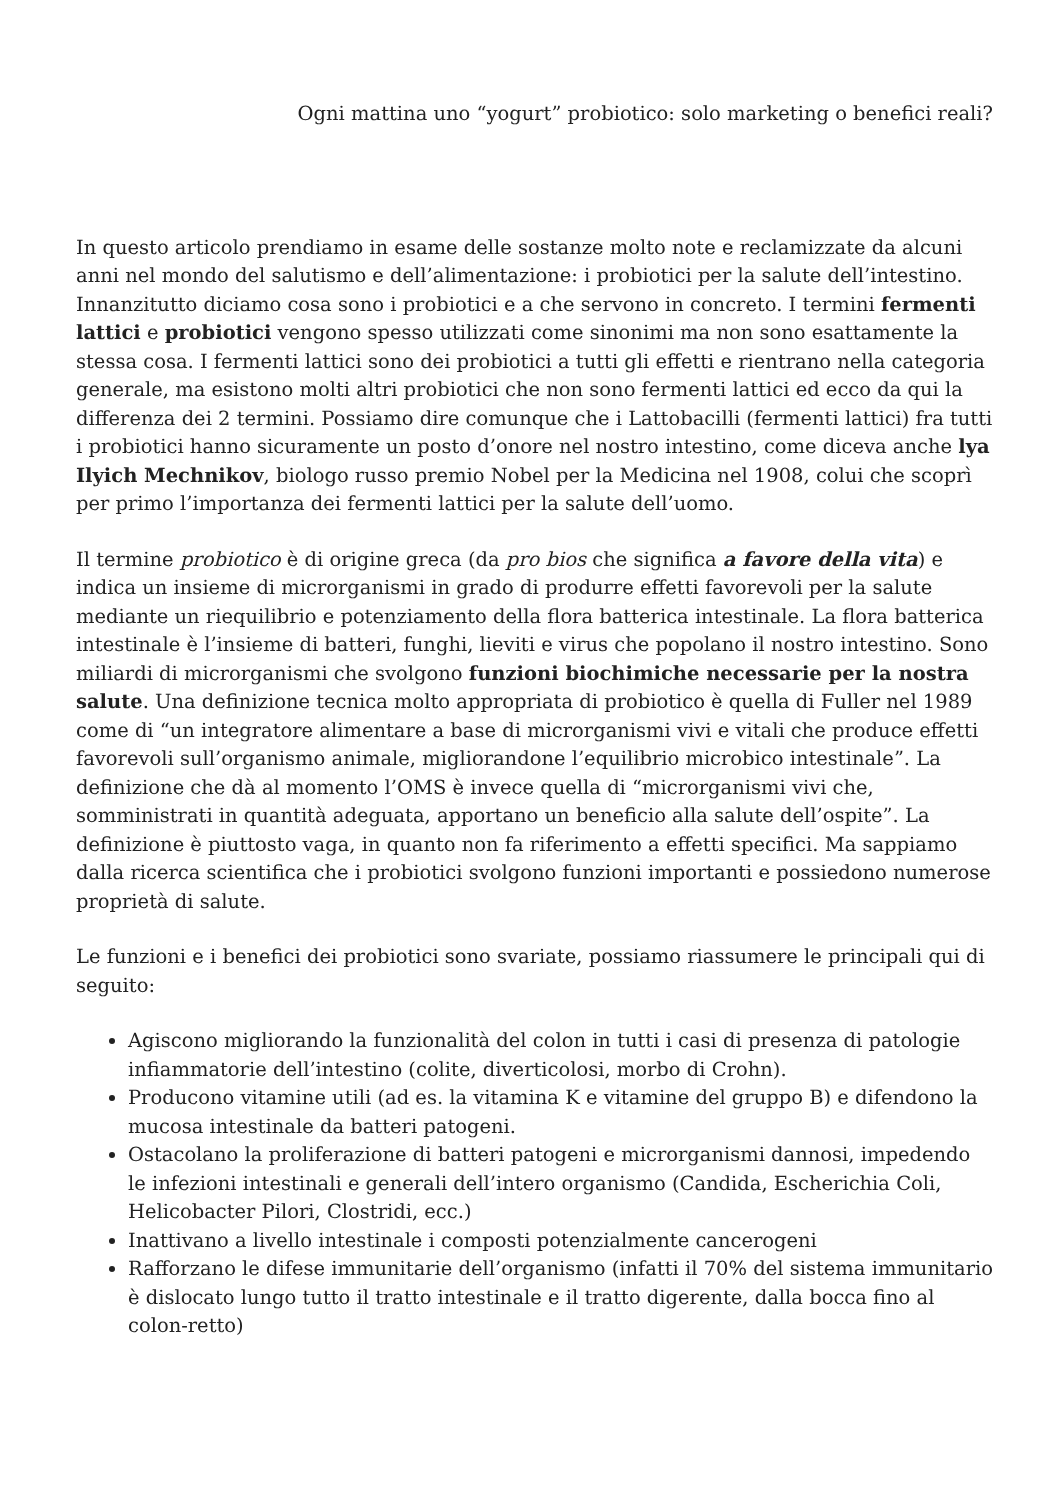Ogni mattina uno “yogurt” probiotico: solo marketing o benefici reali?
In questo articolo prendiamo in esame delle sostanze molto note e reclamizzate da alcuni anni nel mondo del salutismo e dell’alimentazione: i probiotici per la salute dell’intestino. Innanzitutto diciamo cosa sono i probiotici e a che servono in concreto. I termini fermenti lattici e probiotici vengono spesso utilizzati come sinonimi ma non sono esattamente la stessa cosa. I fermenti lattici sono dei probiotici a tutti gli effetti e rientrano nella categoria generale, ma esistono molti altri probiotici che non sono fermenti lattici ed ecco da qui la differenza dei 2 termini. Possiamo dire comunque che i Lattobacilli (fermenti lattici) fra tutti i probiotici hanno sicuramente un posto d’onore nel nostro intestino, come diceva anche lya Ilyich Mechnikov, biologo russo premio Nobel per la Medicina nel 1908, colui che scoprì per primo l’importanza dei fermenti lattici per la salute dell’uomo.
Il termine probiotico è di origine greca (da pro bios che significa a favore della vita) e indica un insieme di microrganismi in grado di produrre effetti favorevoli per la salute mediante un riequilibrio e potenziamento della flora batterica intestinale. La flora batterica intestinale è l’insieme di batteri, funghi, lieviti e virus che popolano il nostro intestino. Sono miliardi di microrganismi che svolgono funzioni biochimiche necessarie per la nostra salute. Una definizione tecnica molto appropriata di probiotico è quella di Fuller nel 1989 come di “un integratore alimentare a base di microrganismi vivi e vitali che produce effetti favorevoli sull’organismo animale, migliorandone l’equilibrio microbico intestinale”. La definizione che dà al momento l’OMS è invece quella di “microrganismi vivi che, somministrati in quantità adeguata, apportano un beneficio alla salute dell’ospite”. La definizione è piuttosto vaga, in quanto non fa riferimento a effetti specifici. Ma sappiamo dalla ricerca scientifica che i probiotici svolgono funzioni importanti e possiedono numerose proprietà di salute.
Le funzioni e i benefici dei probiotici sono svariate, possiamo riassumere le principali qui di seguito:
Agiscono migliorando la funzionalità del colon in tutti i casi di presenza di patologie infiammatorie dell’intestino (colite, diverticolosi, morbo di Crohn).
Producono vitamine utili (ad es. la vitamina K e vitamine del gruppo B) e difendono la mucosa intestinale da batteri patogeni.
Ostacolano la proliferazione di batteri patogeni e microrganismi dannosi, impedendo le infezioni intestinali e generali dell’intero organismo (Candida, Escherichia Coli, Helicobacter Pilori, Clostridi, ecc.)
Inattivano a livello intestinale i composti potenzialmente cancerogeni
Rafforzano le difese immunitarie dell’organismo (infatti il 70% del sistema immunitario è dislocato lungo tutto il tratto intestinale e il tratto digerente, dalla bocca fino al colon-retto)